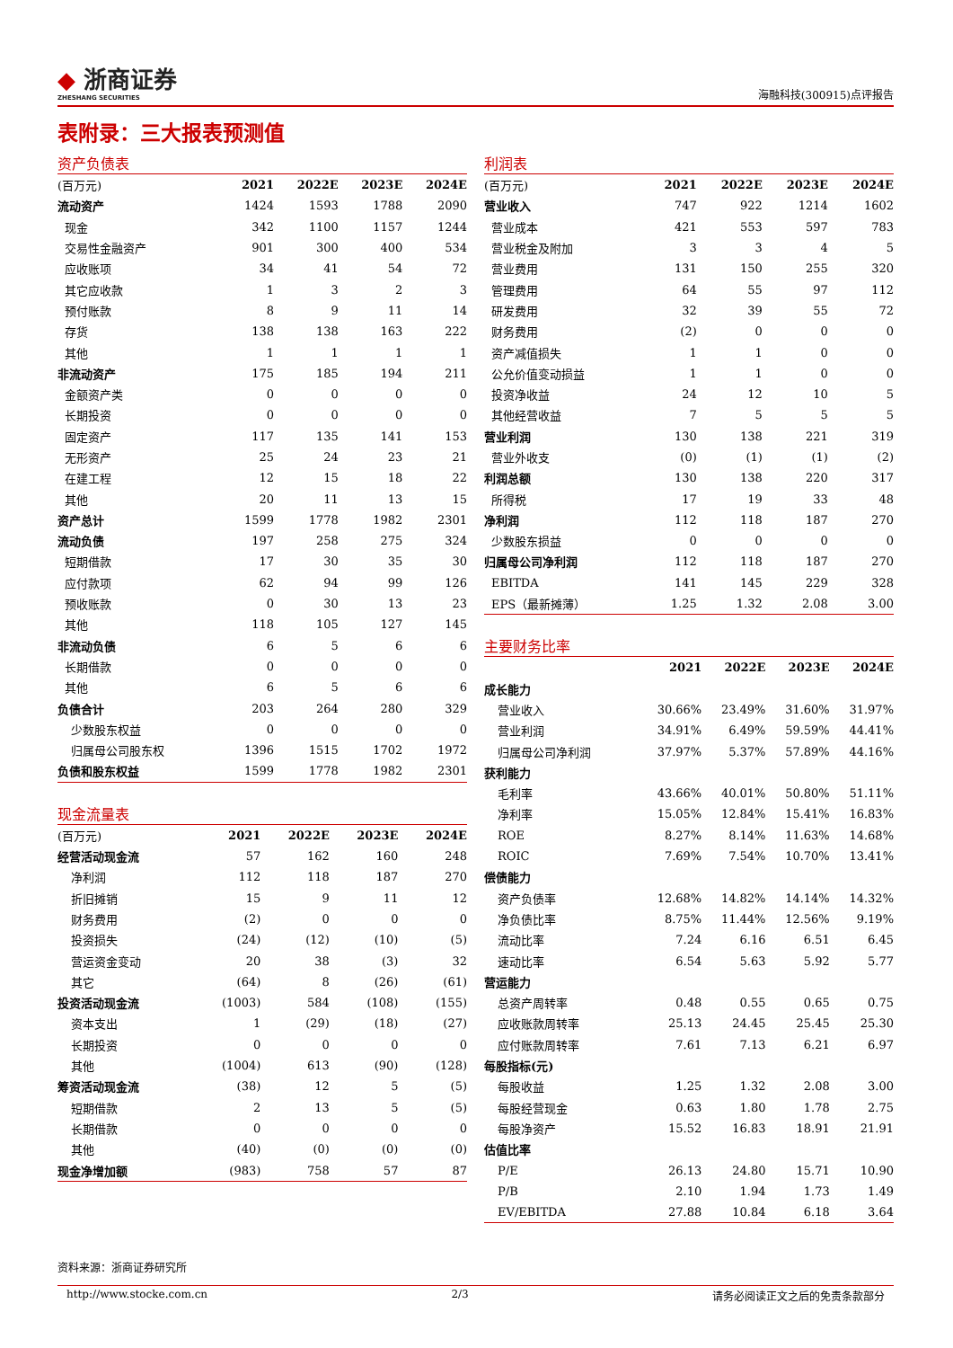◆ 浙商证券
ZHESHANG SECURITIES
海融科技(300915)点评报告
表附录：三大报表预测值
资产负债表
| (百万元) | 2021 | 2022E | 2023E | 2024E |
| --- | --- | --- | --- | --- |
| 流动资产 | 1424 | 1593 | 1788 | 2090 |
| 现金 | 342 | 1100 | 1157 | 1244 |
| 交易性金融资产 | 901 | 300 | 400 | 534 |
| 应收账项 | 34 | 41 | 54 | 72 |
| 其它应收款 | 1 | 3 | 2 | 3 |
| 预付账款 | 8 | 9 | 11 | 14 |
| 存货 | 138 | 138 | 163 | 222 |
| 其他 | 1 | 1 | 1 | 1 |
| 非流动资产 | 175 | 185 | 194 | 211 |
| 金额资产类 | 0 | 0 | 0 | 0 |
| 长期投资 | 0 | 0 | 0 | 0 |
| 固定资产 | 117 | 135 | 141 | 153 |
| 无形资产 | 25 | 24 | 23 | 21 |
| 在建工程 | 12 | 15 | 18 | 22 |
| 其他 | 20 | 11 | 13 | 15 |
| 资产总计 | 1599 | 1778 | 1982 | 2301 |
| 流动负债 | 197 | 258 | 275 | 324 |
| 短期借款 | 17 | 30 | 35 | 30 |
| 应付款项 | 62 | 94 | 99 | 126 |
| 预收账款 | 0 | 30 | 13 | 23 |
| 其他 | 118 | 105 | 127 | 145 |
| 非流动负债 | 6 | 5 | 6 | 6 |
| 长期借款 | 0 | 0 | 0 | 0 |
| 其他 | 6 | 5 | 6 | 6 |
| 负债合计 | 203 | 264 | 280 | 329 |
| 少数股东权益 | 0 | 0 | 0 | 0 |
| 归属母公司股东权 | 1396 | 1515 | 1702 | 1972 |
| 负债和股东权益 | 1599 | 1778 | 1982 | 2301 |
现金流量表
| (百万元) | 2021 | 2022E | 2023E | 2024E |
| --- | --- | --- | --- | --- |
| 经营活动现金流 | 57 | 162 | 160 | 248 |
| 净利润 | 112 | 118 | 187 | 270 |
| 折旧摊销 | 15 | 9 | 11 | 12 |
| 财务费用 | (2) | 0 | 0 | 0 |
| 投资损失 | (24) | (12) | (10) | (5) |
| 营运资金变动 | 20 | 38 | (3) | 32 |
| 其它 | (64) | 8 | (26) | (61) |
| 投资活动现金流 | (1003) | 584 | (108) | (155) |
| 资本支出 | 1 | (29) | (18) | (27) |
| 长期投资 | 0 | 0 | 0 | 0 |
| 其他 | (1004) | 613 | (90) | (128) |
| 筹资活动现金流 | (38) | 12 | 5 | (5) |
| 短期借款 | 2 | 13 | 5 | (5) |
| 长期借款 | 0 | 0 | 0 | 0 |
| 其他 | (40) | (0) | (0) | (0) |
| 现金净增加额 | (983) | 758 | 57 | 87 |
利润表
| (百万元) | 2021 | 2022E | 2023E | 2024E |
| --- | --- | --- | --- | --- |
| 营业收入 | 747 | 922 | 1214 | 1602 |
| 营业成本 | 421 | 553 | 597 | 783 |
| 营业税金及附加 | 3 | 3 | 4 | 5 |
| 营业费用 | 131 | 150 | 255 | 320 |
| 管理费用 | 64 | 55 | 97 | 112 |
| 研发费用 | 32 | 39 | 55 | 72 |
| 财务费用 | (2) | 0 | 0 | 0 |
| 资产减值损失 | 1 | 1 | 0 | 0 |
| 公允价值变动损益 | 1 | 1 | 0 | 0 |
| 投资净收益 | 24 | 12 | 10 | 5 |
| 其他经营收益 | 7 | 5 | 5 | 5 |
| 营业利润 | 130 | 138 | 221 | 319 |
| 营业外收支 | (0) | (1) | (1) | (2) |
| 利润总额 | 130 | 138 | 220 | 317 |
| 所得税 | 17 | 19 | 33 | 48 |
| 净利润 | 112 | 118 | 187 | 270 |
| 少数股东损益 | 0 | 0 | 0 | 0 |
| 归属母公司净利润 | 112 | 118 | 187 | 270 |
| EBITDA | 141 | 145 | 229 | 328 |
| EPS（最新摊薄） | 1.25 | 1.32 | 2.08 | 3.00 |
主要财务比率
| | 2021 | 2022E | 2023E | 2024E |
| --- | --- | --- | --- | --- |
| 成长能力 | | | | |
| 营业收入 | 30.66% | 23.49% | 31.60% | 31.97% |
| 营业利润 | 34.91% | 6.49% | 59.59% | 44.41% |
| 归属母公司净利润 | 37.97% | 5.37% | 57.89% | 44.16% |
| 获利能力 | | | | |
| 毛利率 | 43.66% | 40.01% | 50.80% | 51.11% |
| 净利率 | 15.05% | 12.84% | 15.41% | 16.83% |
| ROE | 8.27% | 8.14% | 11.63% | 14.68% |
| ROIC | 7.69% | 7.54% | 10.70% | 13.41% |
| 偿债能力 | | | | |
| 资产负债率 | 12.68% | 14.82% | 14.14% | 14.32% |
| 净负债比率 | 8.75% | 11.44% | 12.56% | 9.19% |
| 流动比率 | 7.24 | 6.16 | 6.51 | 6.45 |
| 速动比率 | 6.54 | 5.63 | 5.92 | 5.77 |
| 营运能力 | | | | |
| 总资产周转率 | 0.48 | 0.55 | 0.65 | 0.75 |
| 应收账款周转率 | 25.13 | 24.45 | 25.45 | 25.30 |
| 应付账款周转率 | 7.61 | 7.13 | 6.21 | 6.97 |
| 每股指标(元) | | | | |
| 每股收益 | 1.25 | 1.32 | 2.08 | 3.00 |
| 每股经营现金 | 0.63 | 1.80 | 1.78 | 2.75 |
| 每股净资产 | 15.52 | 16.83 | 18.91 | 21.91 |
| 估值比率 | | | | |
| P/E | 26.13 | 24.80 | 15.71 | 10.90 |
| P/B | 2.10 | 1.94 | 1.73 | 1.49 |
| EV/EBITDA | 27.88 | 10.84 | 6.18 | 3.64 |
资料来源：浙商证券研究所
http://www.stocke.com.cn 2/3 请务必阅读正文之后的免责条款部分